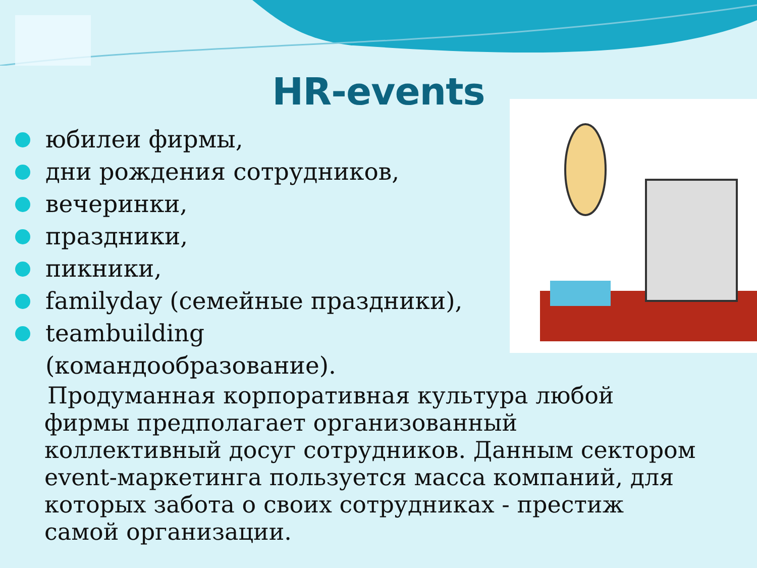HR-events
юбилеи фирмы,
дни рождения сотрудников,
вечеринки,
праздники,
пикники,
familyday (семейные праздники),
teambuilding (командообразование).
Продуманная корпоративная культура любой фирмы предполагает организованный коллективный досуг сотрудников. Данным сектором event-маркетинга пользуется масса компаний, для которых забота о своих сотрудниках - престиж самой организации.